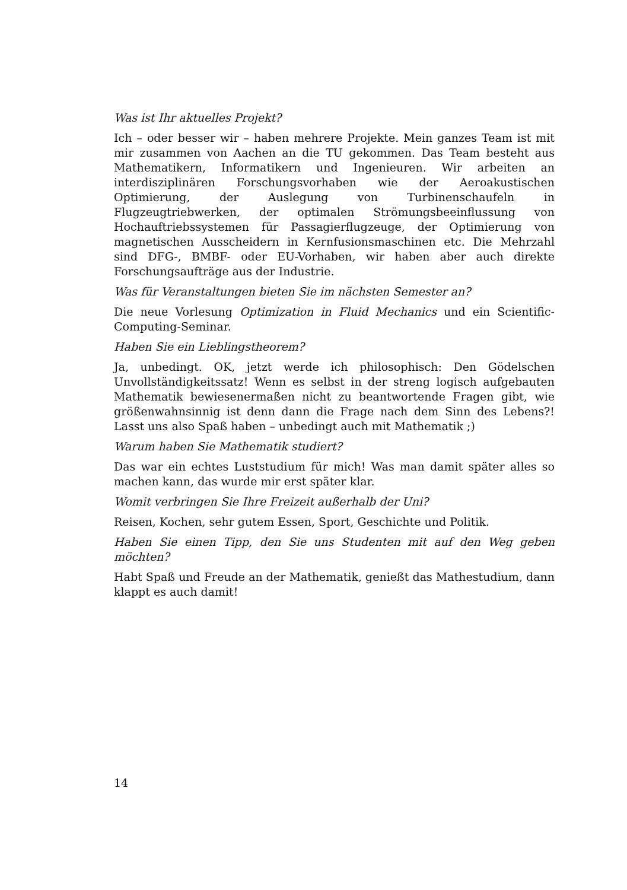Was ist Ihr aktuelles Projekt?
Ich – oder besser wir – haben mehrere Projekte. Mein ganzes Team ist mit mir zusammen von Aachen an die TU gekommen. Das Team besteht aus Mathematikern, Informatikern und Ingenieuren. Wir arbeiten an interdisziplinären Forschungsvorhaben wie der Aeroakustischen Optimierung, der Auslegung von Turbinenschaufeln in Flugzeugtriebwerken, der optimalen Strömungsbeeinflussung von Hochauftriebssystemen für Passagierflugzeuge, der Optimierung von magnetischen Ausscheidern in Kernfusionsmaschinen etc. Die Mehrzahl sind DFG-, BMBF- oder EU-Vorhaben, wir haben aber auch direkte Forschungsaufträge aus der Industrie.
Was für Veranstaltungen bieten Sie im nächsten Semester an?
Die neue Vorlesung Optimization in Fluid Mechanics und ein Scientific-Computing-Seminar.
Haben Sie ein Lieblingstheorem?
Ja, unbedingt. OK, jetzt werde ich philosophisch: Den Gödelschen Unvollständigkeitssatz! Wenn es selbst in der streng logisch aufgebauten Mathematik bewiesenermaßen nicht zu beantwortende Fragen gibt, wie größenwahnsinnig ist denn dann die Frage nach dem Sinn des Lebens?! Lasst uns also Spaß haben – unbedingt auch mit Mathematik ;)
Warum haben Sie Mathematik studiert?
Das war ein echtes Luststudium für mich! Was man damit später alles so machen kann, das wurde mir erst später klar.
Womit verbringen Sie Ihre Freizeit außerhalb der Uni?
Reisen, Kochen, sehr gutem Essen, Sport, Geschichte und Politik.
Haben Sie einen Tipp, den Sie uns Studenten mit auf den Weg geben möchten?
Habt Spaß und Freude an der Mathematik, genießt das Mathestudium, dann klappt es auch damit!
14